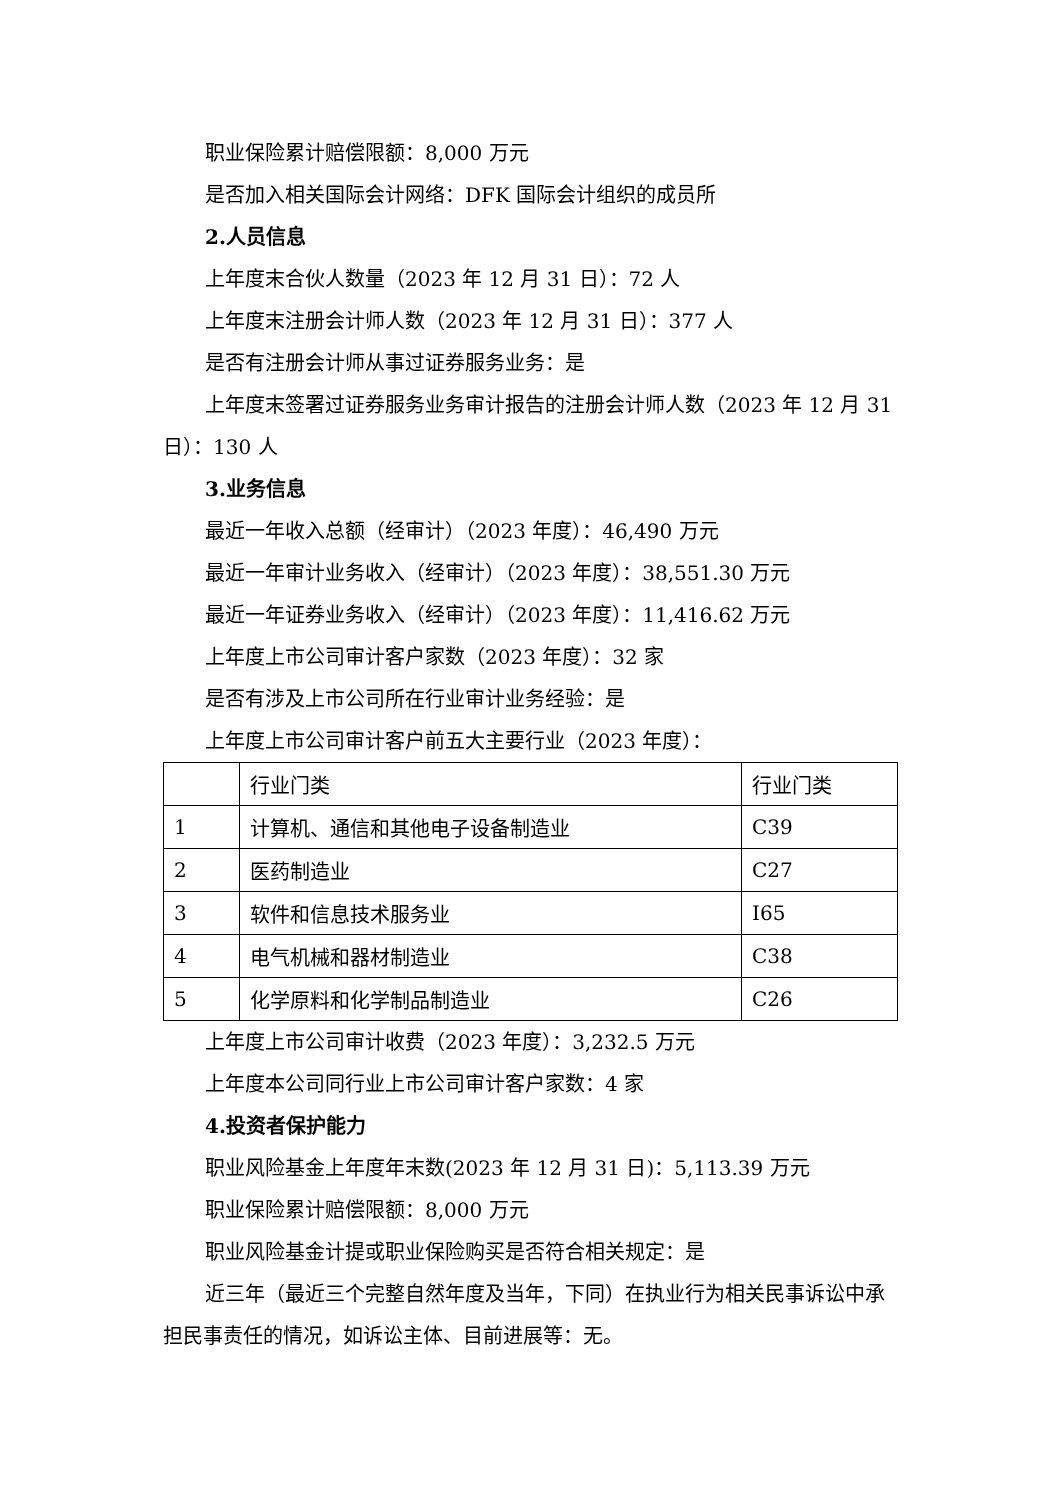职业保险累计赔偿限额：8,000 万元
是否加入相关国际会计网络：DFK 国际会计组织的成员所
2.人员信息
上年度末合伙人数量（2023 年 12 月 31 日）：72 人
上年度末注册会计师人数（2023 年 12 月 31 日）：377 人
是否有注册会计师从事过证券服务业务：是
上年度末签署过证券服务业务审计报告的注册会计师人数（2023 年 12 月 31 日）：130 人
3.业务信息
最近一年收入总额（经审计）（2023 年度）：46,490 万元
最近一年审计业务收入（经审计）（2023 年度）：38,551.30 万元
最近一年证券业务收入（经审计）（2023 年度）：11,416.62 万元
上年度上市公司审计客户家数（2023 年度）：32 家
是否有涉及上市公司所在行业审计业务经验：是
上年度上市公司审计客户前五大主要行业（2023 年度）：
| | 行业门类 | 行业门类 |
| 1 | 计算机、通信和其他电子设备制造业 | C39 |
| 2 | 医药制造业 | C27 |
| 3 | 软件和信息技术服务业 | I65 |
| 4 | 电气机械和器材制造业 | C38 |
| 5 | 化学原料和化学制品制造业 | C26 |
上年度上市公司审计收费（2023 年度）：3,232.5 万元
上年度本公司同行业上市公司审计客户家数：4 家
4.投资者保护能力
职业风险基金上年度年末数(2023 年 12 月 31 日)：5,113.39 万元
职业保险累计赔偿限额：8,000 万元
职业风险基金计提或职业保险购买是否符合相关规定：是
近三年（最近三个完整自然年度及当年，下同）在执业行为相关民事诉讼中承担民事责任的情况，如诉讼主体、目前进展等：无。